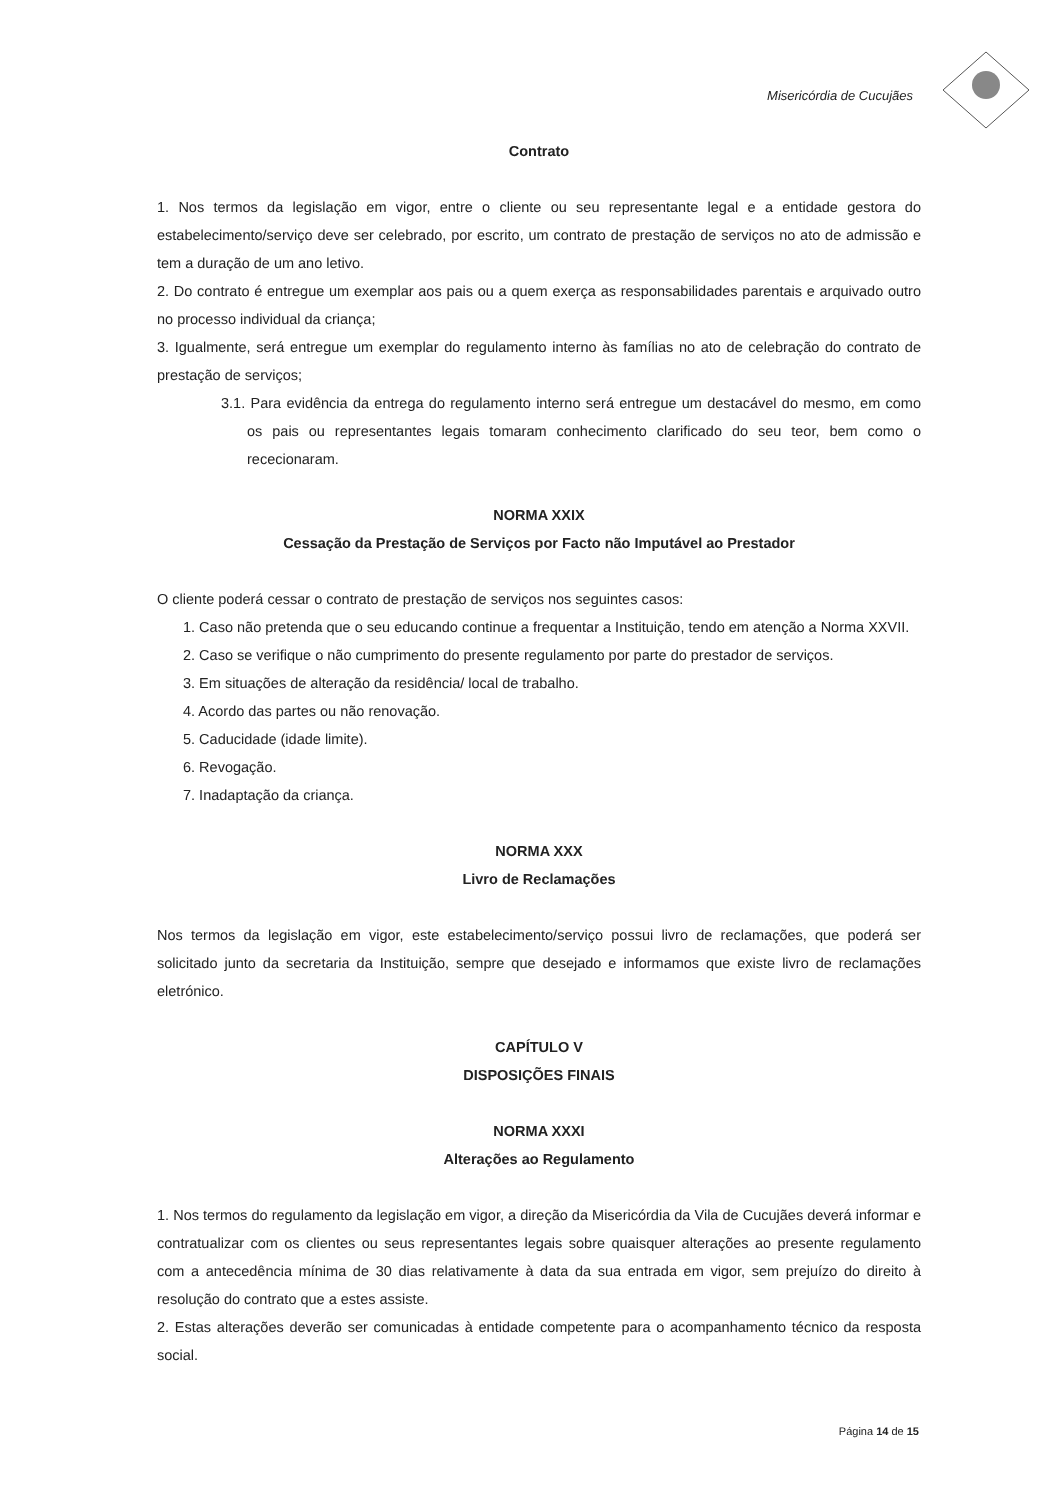Misericórdia de Cucujães
Contrato
1. Nos termos da legislação em vigor, entre o cliente ou seu representante legal e a entidade gestora do estabelecimento/serviço deve ser celebrado, por escrito, um contrato de prestação de serviços no ato de admissão e tem a duração de um ano letivo.
2. Do contrato é entregue um exemplar aos pais ou a quem exerça as responsabilidades parentais e arquivado outro no processo individual da criança;
3. Igualmente, será entregue um exemplar do regulamento interno às famílias no ato de celebração do contrato de prestação de serviços;
3.1. Para evidência da entrega do regulamento interno será entregue um destacável do mesmo, em como os pais ou representantes legais tomaram conhecimento clarificado do seu teor, bem como o rececionaram.
NORMA XXIX
Cessação da Prestação de Serviços por Facto não Imputável ao Prestador
O cliente poderá cessar o contrato de prestação de serviços nos seguintes casos:
1. Caso não pretenda que o seu educando continue a frequentar a Instituição, tendo em atenção a Norma XXVII.
2. Caso se verifique o não cumprimento do presente regulamento por parte do prestador de serviços.
3. Em situações de alteração da residência/ local de trabalho.
4. Acordo das partes ou não renovação.
5. Caducidade (idade limite).
6. Revogação.
7. Inadaptação da criança.
NORMA XXX
Livro de Reclamações
Nos termos da legislação em vigor, este estabelecimento/serviço possui livro de reclamações, que poderá ser solicitado junto da secretaria da Instituição, sempre que desejado e informamos que existe livro de reclamações eletrónico.
CAPÍTULO V
DISPOSIÇÕES FINAIS
NORMA XXXI
Alterações ao Regulamento
1. Nos termos do regulamento da legislação em vigor, a direção da Misericórdia da Vila de Cucujães deverá informar e contratualizar com os clientes ou seus representantes legais sobre quaisquer alterações ao presente regulamento com a antecedência mínima de 30 dias relativamente à data da sua entrada em vigor, sem prejuízo do direito à resolução do contrato que a estes assiste.
2. Estas alterações deverão ser comunicadas à entidade competente para o acompanhamento técnico da resposta social.
Página 14 de 15